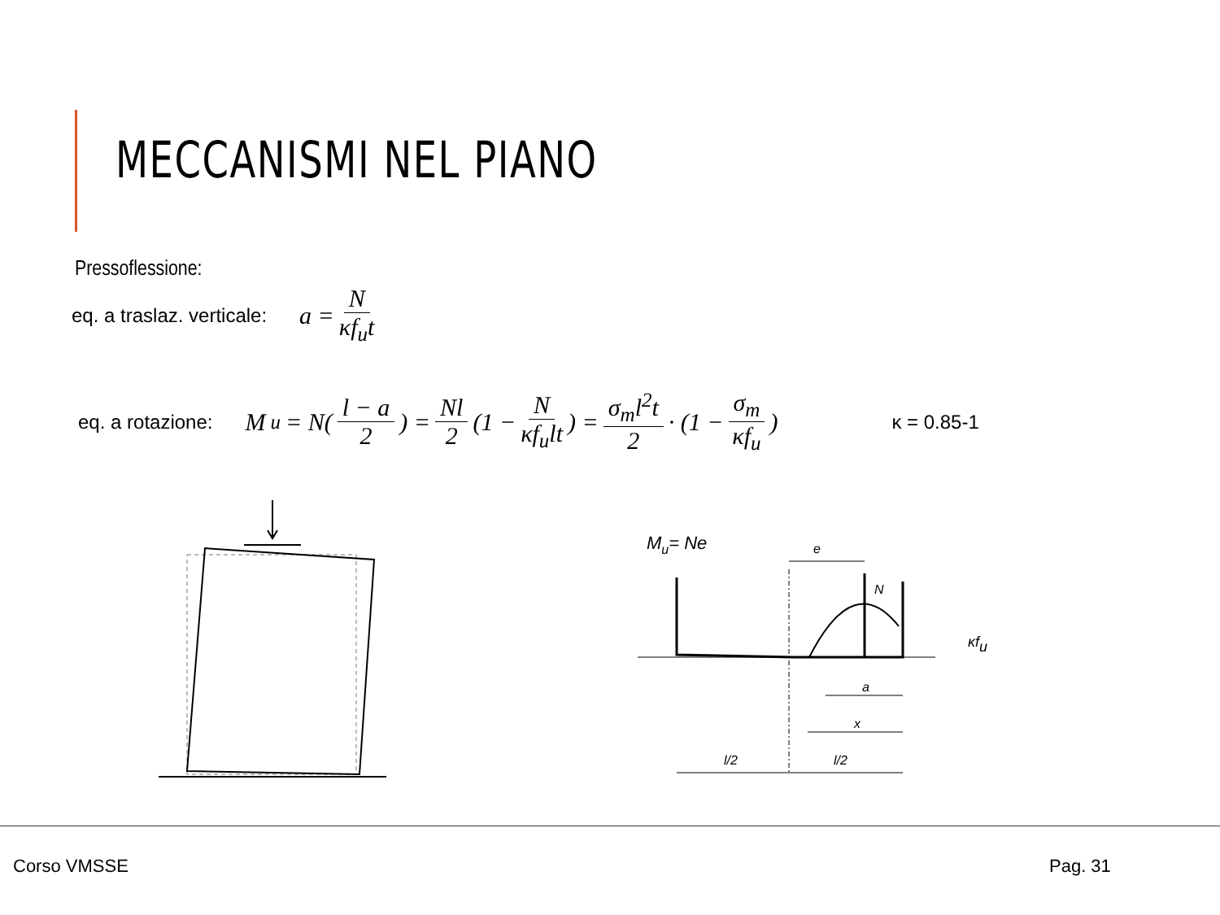MECCANISMI NEL PIANO
Pressoflessione:
eq. a traslaz. verticale: a = N κf<sub>u</sub>t
eq. a rotazione: M<sub>u</sub> = N( l − a 2 ) = Nl 2 (1 − N κf<sub>u</sub>lt) = σ<sub>m</sub>l<sup>2</sup>t 2 · (1 − σ<sub>m</sub> κf<sub>u</sub>) κ = 0.85-1
Mu= Ne
e
N
κfu
a
x
l/2
l/2
Corso VMSSE Pag. 31